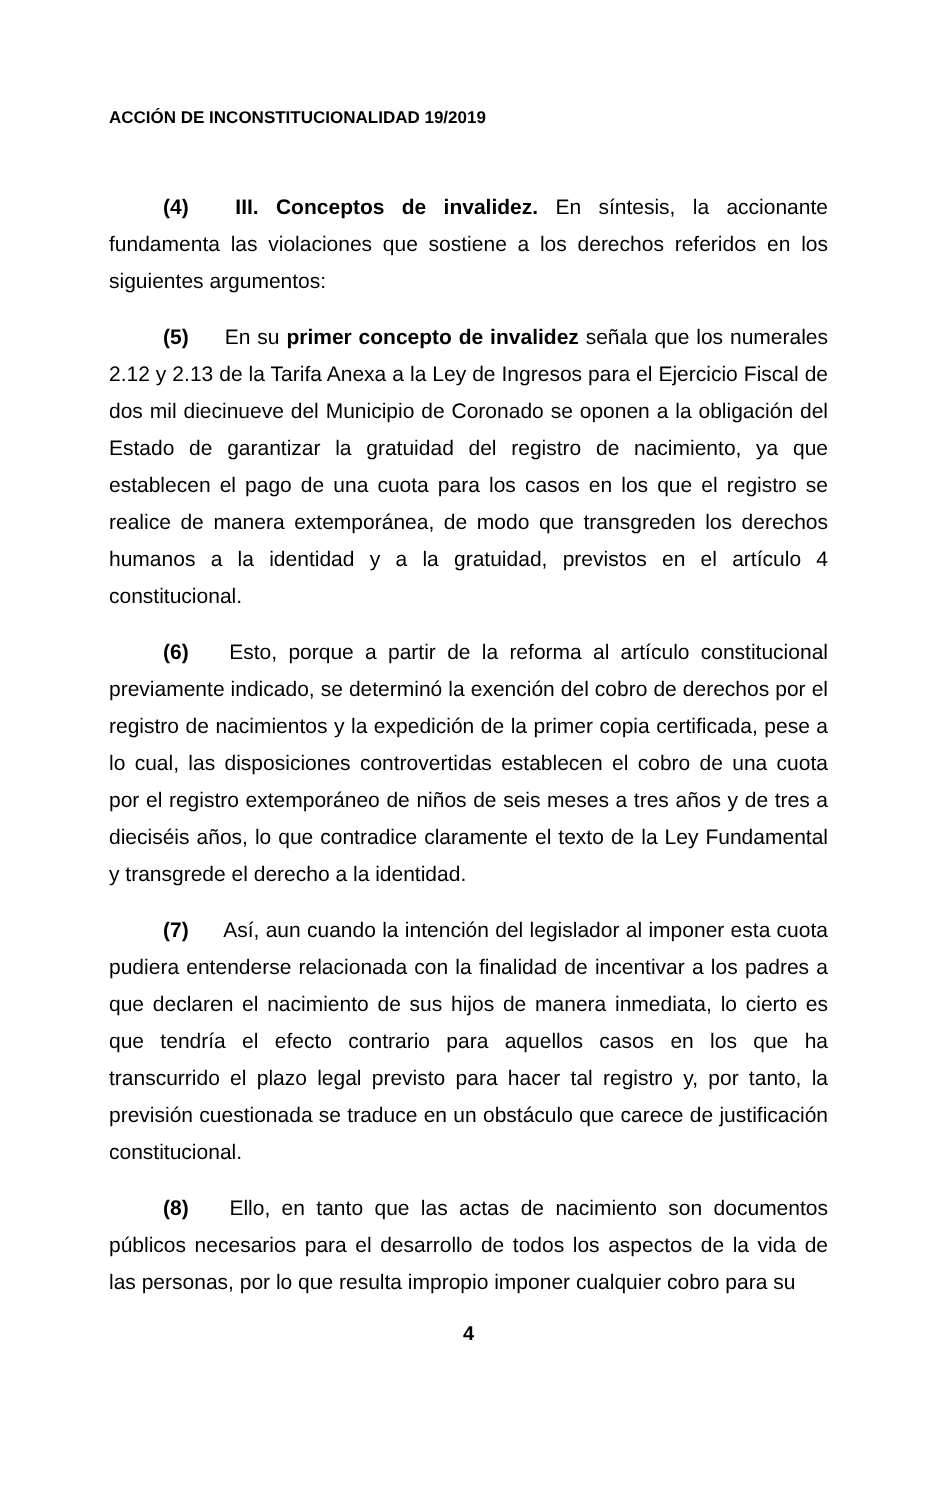ACCIÓN DE INCONSTITUCIONALIDAD 19/2019
(4) III. Conceptos de invalidez. En síntesis, la accionante fundamenta las violaciones que sostiene a los derechos referidos en los siguientes argumentos:
(5) En su primer concepto de invalidez señala que los numerales 2.12 y 2.13 de la Tarifa Anexa a la Ley de Ingresos para el Ejercicio Fiscal de dos mil diecinueve del Municipio de Coronado se oponen a la obligación del Estado de garantizar la gratuidad del registro de nacimiento, ya que establecen el pago de una cuota para los casos en los que el registro se realice de manera extemporánea, de modo que transgreden los derechos humanos a la identidad y a la gratuidad, previstos en el artículo 4 constitucional.
(6) Esto, porque a partir de la reforma al artículo constitucional previamente indicado, se determinó la exención del cobro de derechos por el registro de nacimientos y la expedición de la primer copia certificada, pese a lo cual, las disposiciones controvertidas establecen el cobro de una cuota por el registro extemporáneo de niños de seis meses a tres años y de tres a dieciséis años, lo que contradice claramente el texto de la Ley Fundamental y transgrede el derecho a la identidad.
(7) Así, aun cuando la intención del legislador al imponer esta cuota pudiera entenderse relacionada con la finalidad de incentivar a los padres a que declaren el nacimiento de sus hijos de manera inmediata, lo cierto es que tendría el efecto contrario para aquellos casos en los que ha transcurrido el plazo legal previsto para hacer tal registro y, por tanto, la previsión cuestionada se traduce en un obstáculo que carece de justificación constitucional.
(8) Ello, en tanto que las actas de nacimiento son documentos públicos necesarios para el desarrollo de todos los aspectos de la vida de las personas, por lo que resulta impropio imponer cualquier cobro para su
4